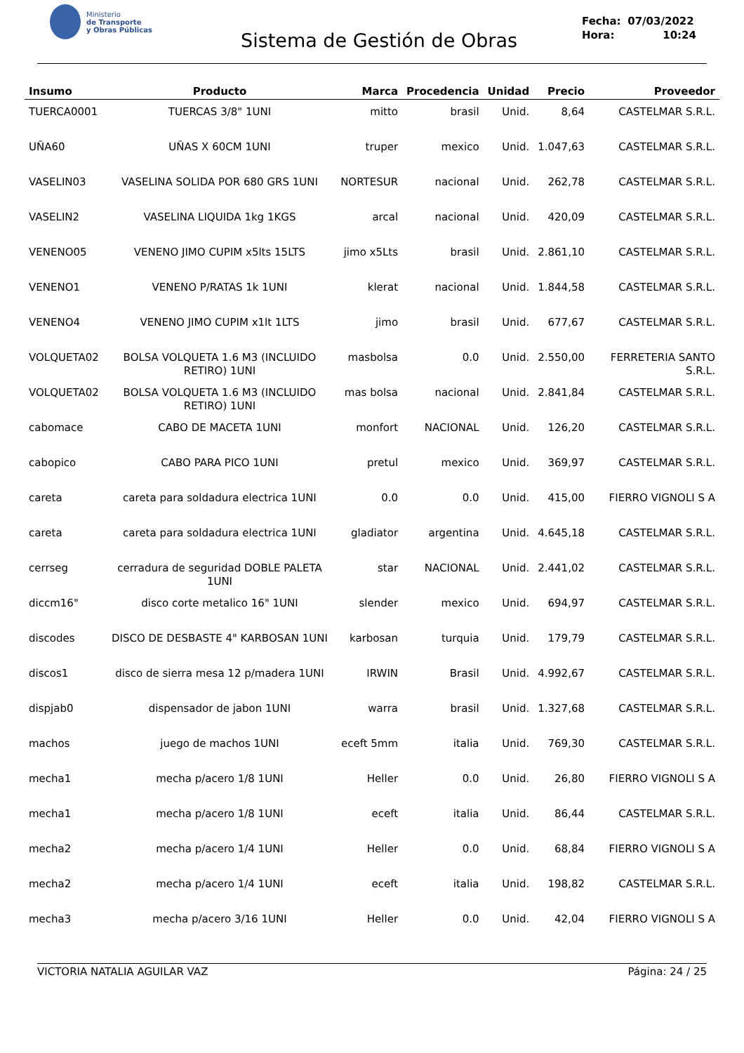Ministerio
de Transporte
y Obras Públicas
Sistema de Gestión de Obras
Fecha: 07/03/2022
Hora: 10:24
| Insumo | Producto | Marca | Procedencia | Unidad | Precio | Proveedor |
| --- | --- | --- | --- | --- | --- | --- |
| TUERCA0001 | TUERCAS 3/8" 1UNI | mitto | brasil | Unid. | 8,64 | CASTELMAR S.R.L. |
| UÑA60 | UÑAS X 60CM 1UNI | truper | mexico | Unid. | 1.047,63 | CASTELMAR S.R.L. |
| VASELIN03 | VASELINA SOLIDA POR 680 GRS 1UNI | NORTESUR | nacional | Unid. | 262,78 | CASTELMAR S.R.L. |
| VASELIN2 | VASELINA LIQUIDA 1kg 1KGS | arcal | nacional | Unid. | 420,09 | CASTELMAR S.R.L. |
| VENENO05 | VENENO JIMO CUPIM x5lts 15LTS | jimo x5Lts | brasil | Unid. | 2.861,10 | CASTELMAR S.R.L. |
| VENENO1 | VENENO P/RATAS 1k 1UNI | klerat | nacional | Unid. | 1.844,58 | CASTELMAR S.R.L. |
| VENENO4 | VENENO JIMO CUPIM x1lt 1LTS | jimo | brasil | Unid. | 677,67 | CASTELMAR S.R.L. |
| VOLQUETA02 | BOLSA VOLQUETA 1.6 M3 (INCLUIDO RETIRO) 1UNI | masbolsa | 0.0 | Unid. | 2.550,00 | FERRETERIA SANTO S.R.L. |
| VOLQUETA02 | BOLSA VOLQUETA 1.6 M3 (INCLUIDO RETIRO) 1UNI | mas bolsa | nacional | Unid. | 2.841,84 | CASTELMAR S.R.L. |
| cabomace | CABO DE MACETA 1UNI | monfort | NACIONAL | Unid. | 126,20 | CASTELMAR S.R.L. |
| cabopico | CABO PARA PICO 1UNI | pretul | mexico | Unid. | 369,97 | CASTELMAR S.R.L. |
| careta | careta para soldadura electrica 1UNI | 0.0 | 0.0 | Unid. | 415,00 | FIERRO VIGNOLI S A |
| careta | careta para soldadura electrica 1UNI | gladiator | argentina | Unid. | 4.645,18 | CASTELMAR S.R.L. |
| cerrseg | cerradura de seguridad DOBLE PALETA 1UNI | star | NACIONAL | Unid. | 2.441,02 | CASTELMAR S.R.L. |
| diccm16" | disco corte metalico 16" 1UNI | slender | mexico | Unid. | 694,97 | CASTELMAR S.R.L. |
| discodes | DISCO DE DESBASTE 4" KARBOSAN 1UNI | karbosan | turquia | Unid. | 179,79 | CASTELMAR S.R.L. |
| discos1 | disco de sierra mesa 12 p/madera 1UNI | IRWIN | Brasil | Unid. | 4.992,67 | CASTELMAR S.R.L. |
| dispjab0 | dispensador de jabon 1UNI | warra | brasil | Unid. | 1.327,68 | CASTELMAR S.R.L. |
| machos | juego de machos 1UNI | eceft 5mm | italia | Unid. | 769,30 | CASTELMAR S.R.L. |
| mecha1 | mecha p/acero 1/8 1UNI | Heller | 0.0 | Unid. | 26,80 | FIERRO VIGNOLI S A |
| mecha1 | mecha p/acero 1/8 1UNI | eceft | italia | Unid. | 86,44 | CASTELMAR S.R.L. |
| mecha2 | mecha p/acero 1/4 1UNI | Heller | 0.0 | Unid. | 68,84 | FIERRO VIGNOLI S A |
| mecha2 | mecha p/acero 1/4 1UNI | eceft | italia | Unid. | 198,82 | CASTELMAR S.R.L. |
| mecha3 | mecha p/acero 3/16 1UNI | Heller | 0.0 | Unid. | 42,04 | FIERRO VIGNOLI S A |
VICTORIA NATALIA AGUILAR VAZ Página: 24 / 25